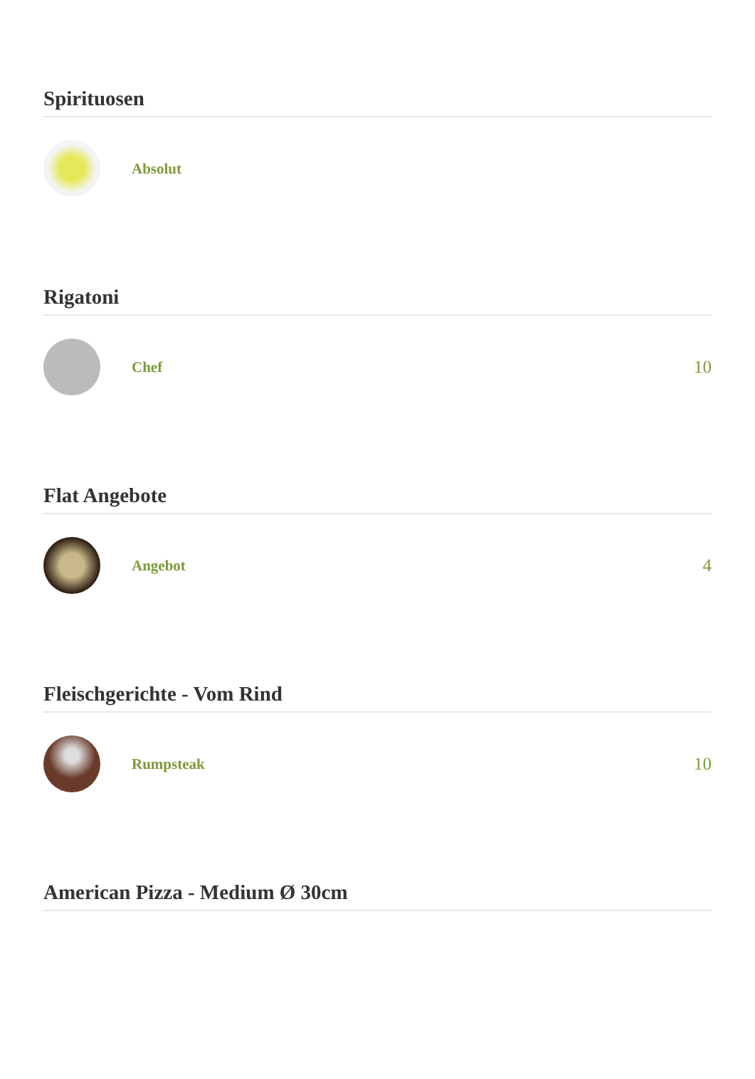Spirituosen
Absolut
Rigatoni
Chef
10
Flat Angebote
Angebot
4
Fleischgerichte - Vom Rind
Rumpsteak
10
American Pizza - Medium Ø 30cm